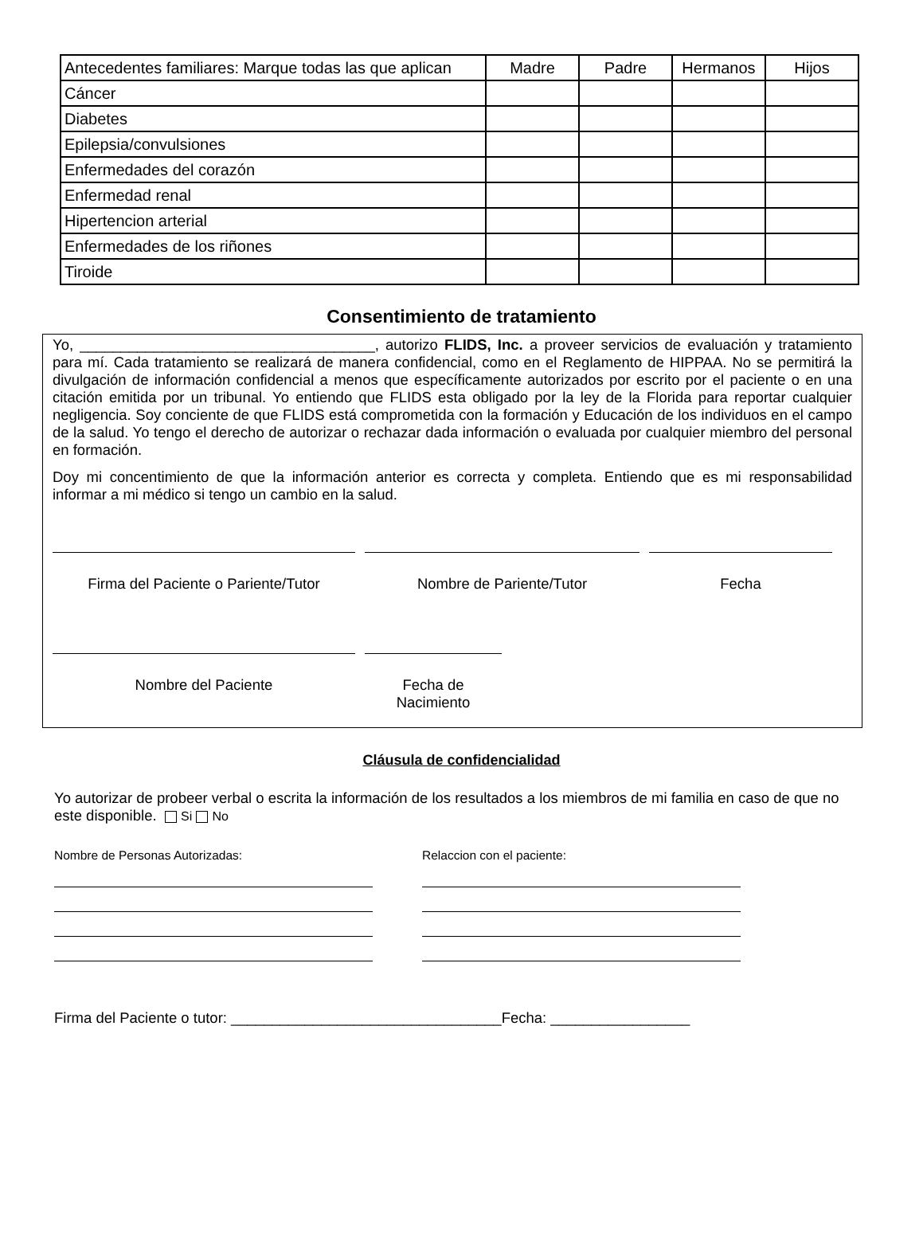| Antecedentes familiares: Marque todas las que aplican | Madre | Padre | Hermanos | Hijos |
| --- | --- | --- | --- | --- |
| Cáncer | | | | |
| Diabetes | | | | |
| Epilepsia/convulsiones | | | | |
| Enfermedades del corazón | | | | |
| Enfermedad renal | | | | |
| Hipertencion arterial | | | | |
| Enfermedades de los riñones | | | | |
| Tiroide | | | | |
Consentimiento de tratamiento
Yo, ____________________________________, autorizo FLIDS, Inc. a proveer servicios de evaluación y tratamiento para mí. Cada tratamiento se realizará de manera confidencial, como en el Reglamento de HIPPAA. No se permitirá la divulgación de información confidencial a menos que específicamente autorizados por escrito por el paciente o en una citación emitida por un tribunal. Yo entiendo que FLIDS esta obligado por la ley de la Florida para reportar cualquier negligencia. Soy conciente de que FLIDS está comprometida con la formación y Educación de los individuos en el campo de la salud. Yo tengo el derecho de autorizar o rechazar dada información o evaluada por cualquier miembro del personal en formación.
Doy mi concentimiento de que la información anterior es correcta y completa. Entiendo que es mi responsabilidad informar a mi médico si tengo un cambio en la salud.
Firma del Paciente o Pariente/Tutor
Nombre de Pariente/Tutor Fecha
Nombre del Paciente Fecha de Nacimiento
Cláusula de confidencialidad
Yo autorizar de probeer verbal o escrita la información de los resultados a los miembros de mi familia en caso de que no este disponible. Si No
Nombre de Personas Autorizadas: Relaccion con el paciente:
Firma del Paciente o tutor: _________________________________Fecha: _________________